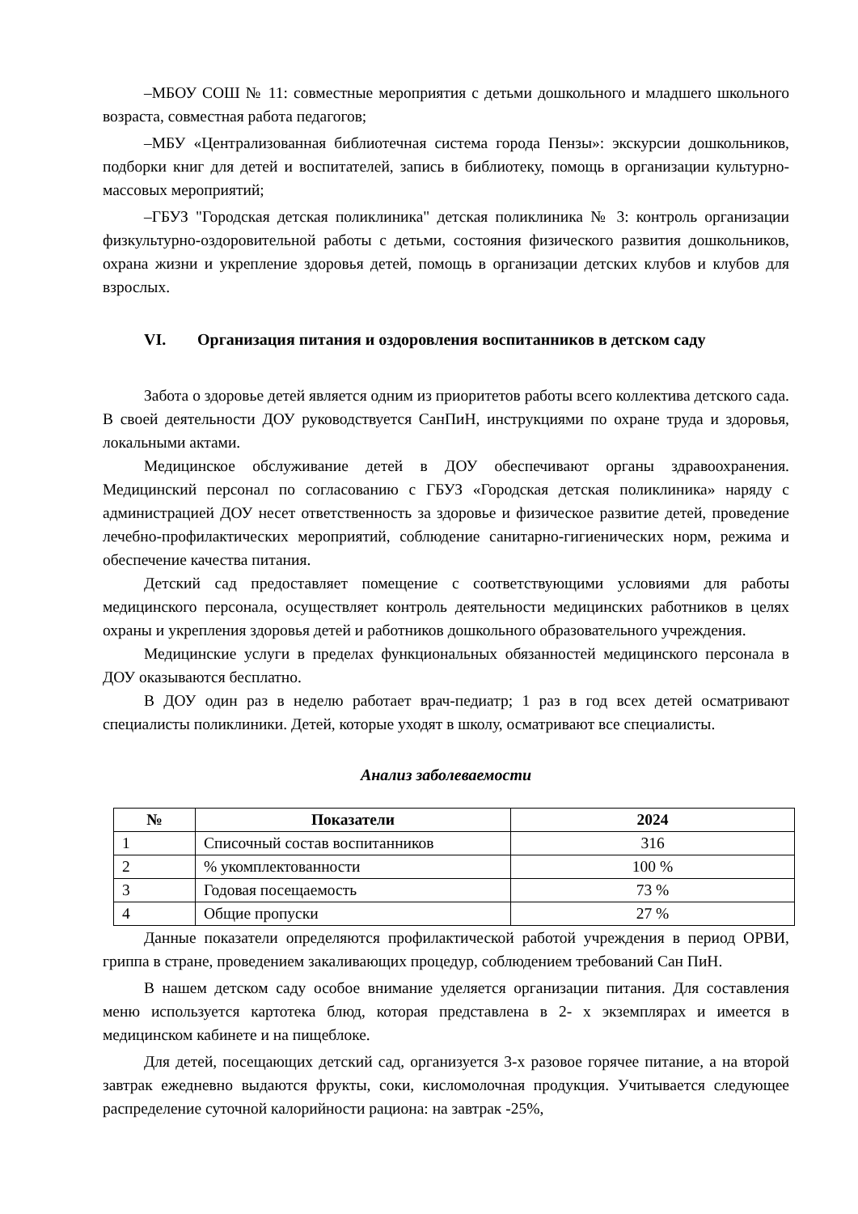–МБОУ СОШ № 11: совместные мероприятия с детьми дошкольного и младшего школьного возраста, совместная работа педагогов;
–МБУ «Централизованная библиотечная система города Пензы»: экскурсии дошкольников, подборки книг для детей и воспитателей, запись в библиотеку, помощь в организации культурно-массовых мероприятий;
–ГБУЗ "Городская детская поликлиника" детская поликлиника № 3: контроль организации физкультурно-оздоровительной работы с детьми, состояния физического развития дошкольников, охрана жизни и укрепление здоровья детей, помощь в организации детских клубов и клубов для взрослых.
VI. Организация питания и оздоровления воспитанников в детском саду
Забота о здоровье детей является одним из приоритетов работы всего коллектива детского сада. В своей деятельности ДОУ руководствуется СанПиН, инструкциями по охране труда и здоровья, локальными актами.
Медицинское обслуживание детей в ДОУ обеспечивают органы здравоохранения. Медицинский персонал по согласованию с ГБУЗ «Городская детская поликлиника» наряду с администрацией ДОУ несет ответственность за здоровье и физическое развитие детей, проведение лечебно-профилактических мероприятий, соблюдение санитарно-гигиенических норм, режима и обеспечение качества питания.
Детский сад предоставляет помещение с соответствующими условиями для работы медицинского персонала, осуществляет контроль деятельности медицинских работников в целях охраны и укрепления здоровья детей и работников дошкольного образовательного учреждения.
Медицинские услуги в пределах функциональных обязанностей медицинского персонала в ДОУ оказываются бесплатно.
В ДОУ один раз в неделю работает врач-педиатр; 1 раз в год всех детей осматривают специалисты поликлиники. Детей, которые уходят в школу, осматривают все специалисты.
Анализ заболеваемости
| № | Показатели | 2024 |
| --- | --- | --- |
| 1 | Списочный состав воспитанников | 316 |
| 2 | % укомплектованности | 100 % |
| 3 | Годовая посещаемость | 73 % |
| 4 | Общие пропуски | 27 % |
Данные показатели определяются профилактической работой учреждения в период ОРВИ, гриппа в стране, проведением закаливающих процедур, соблюдением требований Сан ПиН.
В нашем детском саду особое внимание уделяется организации питания. Для составления меню используется картотека блюд, которая представлена в 2- х экземплярах и имеется в медицинском кабинете и на пищеблоке.
Для детей, посещающих детский сад, организуется 3-х разовое горячее питание, а на второй завтрак ежедневно выдаются фрукты, соки, кисломолочная продукция. Учитывается следующее распределение суточной калорийности рациона: на завтрак -25%,